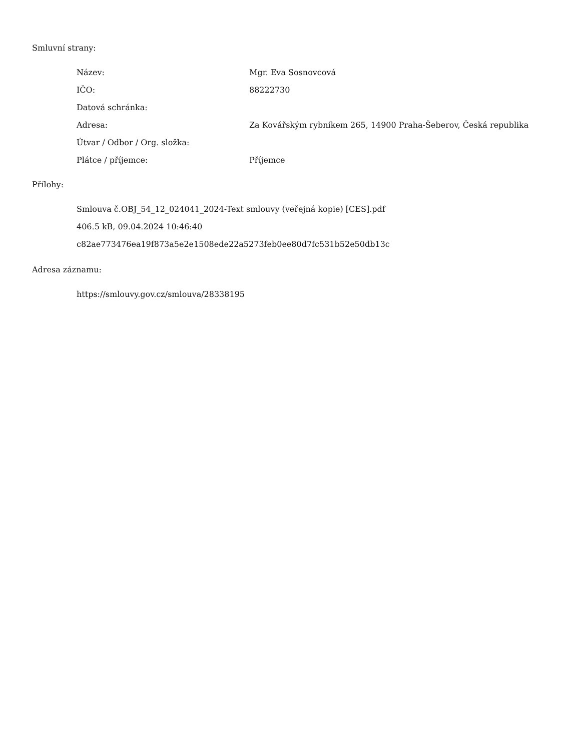Smluvní strany:
| Název: | Mgr. Eva Sosnovcová |
| IČO: | 88222730 |
| Datová schránka: | |
| Adresa: | Za Kovářským rybníkem 265, 14900 Praha-Šeberov, Česká republika |
| Útvar / Odbor / Org. složka: | |
| Plátce / příjemce: | Příjemce |
Přílohy:
Smlouva č.OBJ_54_12_024041_2024-Text smlouvy (veřejná kopie) [CES].pdf
406.5 kB, 09.04.2024 10:46:40
c82ae773476ea19f873a5e2e1508ede22a5273feb0ee80d7fc531b52e50db13c
Adresa záznamu:
https://smlouvy.gov.cz/smlouva/28338195